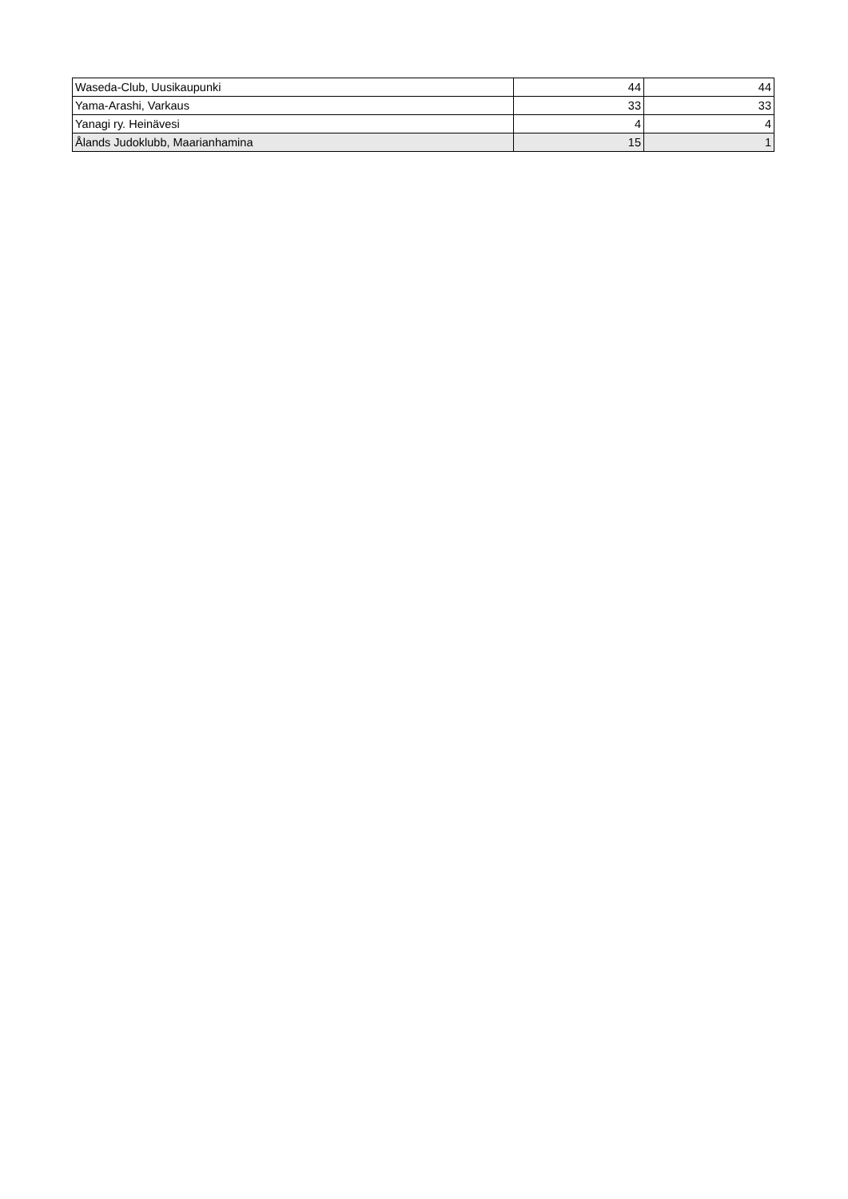| Waseda-Club, Uusikaupunki | 44 | 44 |
| Yama-Arashi, Varkaus | 33 | 33 |
| Yanagi ry. Heinävesi | 4 | 4 |
| Ålands Judoklubb, Maarianhamina | 15 | 1 |